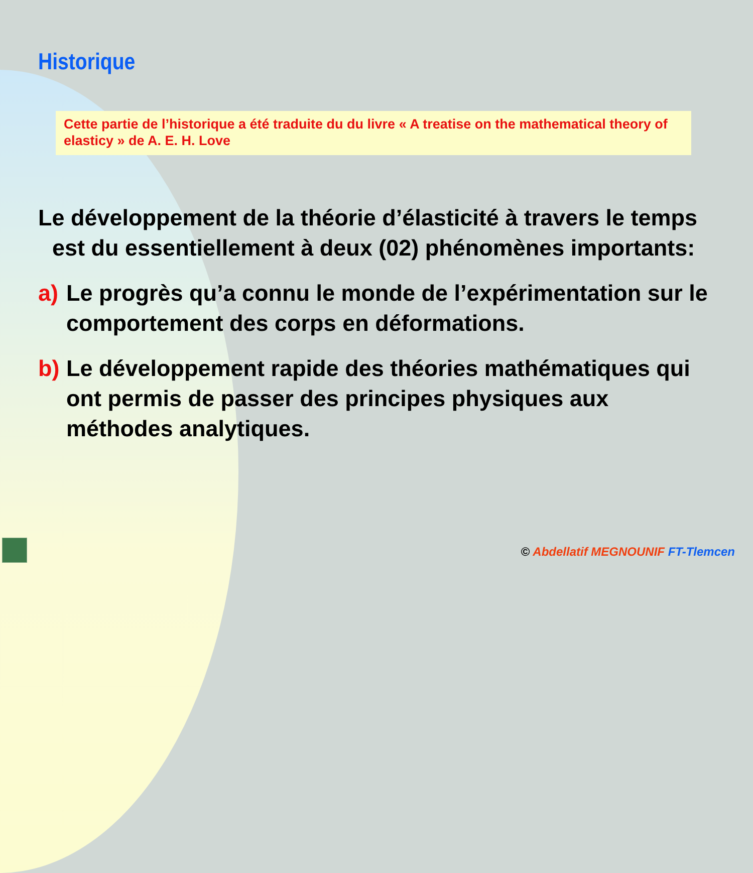Historique
Cette partie de l’historique a été traduite du du livre « A treatise on the mathematical theory of elasticy » de A. E. H. Love
Le développement de la théorie d’élasticité à travers le temps est du essentiellement à deux (02) phénomènes importants:
a) Le progrès qu’a connu le monde de l’expérimentation sur le comportement des corps en déformations.
b) Le développement rapide des théories mathématiques qui ont permis de passer des principes physiques aux méthodes analytiques.
© Abdellatif MEGNOUNIF FT-Tlemcen